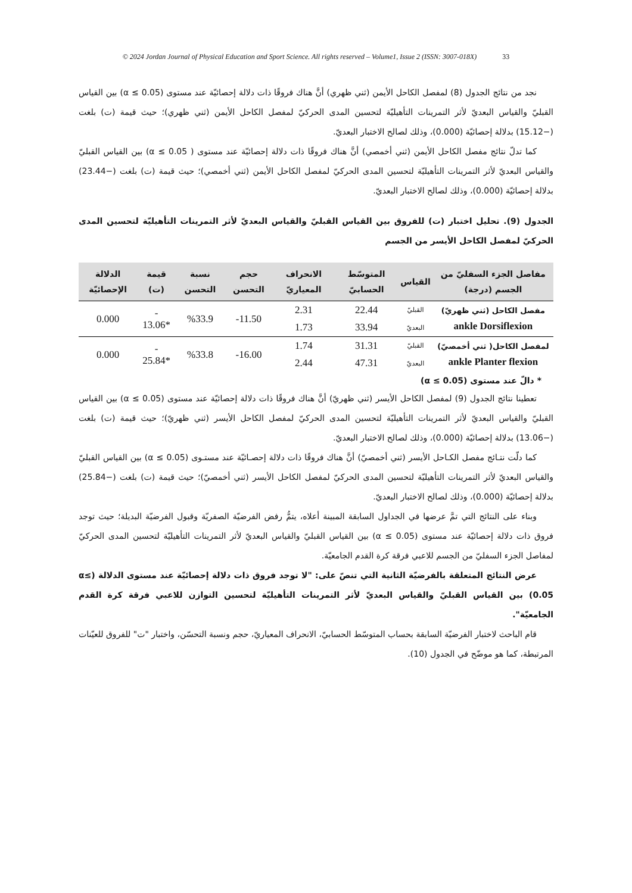© 2024 Jordan Journal of Physical Education and Sport Science. All rights reserved – Volume1, Issue 2 (ISSN: 3007-018X) 33
نجد من نتائج الجدول (8) لمفصل الكاحل الأيمن (ثني ظهري) أنَّ هناك فروقًا ذات دلالة إحصائيّة عند مستوى (α ≤ 0.05) بين القياس القبليّ والقياس البعديّ لأثر التمرينات التأهيليّة لتحسين المدى الحركيّ لمفصل الكاحل الأيمن (ثني ظهري)؛ حيث قيمة (ت) بلغت (−15.12) بدلالة إحصائيّة (0.000)، وذلك لصالح الاختبار البعديّ.
كما تدلّ نتائج مفصل الكاحل الأيمن (ثني أخمصي) أنَّ هناك فروقًا ذات دلالة إحصائيّة عند مستوى ( α ≤ 0.05) بين القياس القبليّ والقياس البعديّ لأثر التمرينات التأهيليّة لتحسين المدى الحركيّ لمفصل الكاحل الأيمن (ثني أخمصي)؛ حيث قيمة (ت) بلغت (−23.44) بدلالة إحصائيّة (0.000)، وذلك لصالح الاختبار البعديّ.
الجدول (9). تحليل اختبار (ت) للفروق بين القياس القبليّ والقياس البعديّ لأثر التمرينات التأهيليّة لتحسين المدى الحركيّ لمفصل الكاحل الأيسر من الجسم
| مفاصل الجزء السفليّ من الجسم (درجة) | القياس | المتوسّط الحسابيّ | الانحراف المعياريّ | حجم التحسن | نسبة التحسن | قيمة (ت) | الدلالة الإحصائيّة |
| --- | --- | --- | --- | --- | --- | --- | --- |
| مفصل الكاحل (ثني ظهريّ) ankle Dorsiflexion | القبليّ | 22.44 | 2.31 | 11.50- | %33.9 | - *13.06 | 0.000 |
| | البعديّ | 33.94 | 1.73 | | | | |
| لمفصل الكاحل( ثني أخمصيّ) ankle Planter flexion | القبليّ | 31.31 | 1.74 | 16.00- | %33.8 | - *25.84 | 0.000 |
| | البعديّ | 47.31 | 2.44 | | | | |
* دالّ عند مستوى (α ≤ 0.05)
تعطينا نتائج الجدول (9) لمفصل الكاحل الأيسر (ثني ظهريّ) أنَّ هناك فروقًا ذات دلالة إحصائيّة عند مستوى (α ≤ 0.05) بين القياس القبليّ والقياس البعديّ لأثر التمرينات التأهيليّة لتحسين المدى الحركيّ لمفصل الكاحل الأيسر (ثني ظهريّ)؛ حيث قيمة (ت) بلغت (−13.06) بدلالة إحصائيّة (0.000)، وذلك لصالح الاختبار البعديّ.
كما دلّت نتـائج مفصل الكـاحل الأيسر (ثني أخمصيّ) أنَّ هناك فروقًا ذات دلالة إحصـائيّة عند مستـوى (α ≤ 0.05) بين القياس القبليّ والقياس البعديّ لأثر التمرينات التأهيليّة لتحسين المدى الحركيّ لمفصل الكاحل الأيسر (ثني أخمصيّ)؛ حيث قيمة (ت) بلغت (−25.84) بدلالة إحصائيّة (0.000)، وذلك لصالح الاختبار البعديّ.
وبناء على النتائج التي تمَّ عرضها في الجداول السابقة المبينة أعلاه، يتمُّ رفض الفرضيّة الصفريّة وقبول الفرضيّة البديلة؛ حيث توجد فروق ذات دلالة إحصائيّة عند مستوى (α ≤ 0.05) بين القياس القبليّ والقياس البعديّ لأثر التمرينات التأهيليّة لتحسين المدى الحركيّ لمفاصل الجزء السفليّ من الجسم للاعبي فرقة كرة القدم الجامعيّة.
عرض النتائج المتعلقة بالفرضيّة الثانية التي تنصّ على: "لا توجد فروق ذات دلالة إحصائيّة عند مستوى الدلالة (α≤ 0.05) بين القياس القبليّ والقياس البعديّ لأثر التمرينات التأهيليّة لتحسين التوازن للاعبي فرقة كرة القدم الجامعيّة".
قام الباحث لاختبار الفرضيّة السابقة بحساب المتوسّط الحسابيّ، الانحراف المعياريّ، حجم ونسبة التحسّن، واختبار "ت" للفروق للعيّنات المرتبطة، كما هو موضّح في الجدول (10).